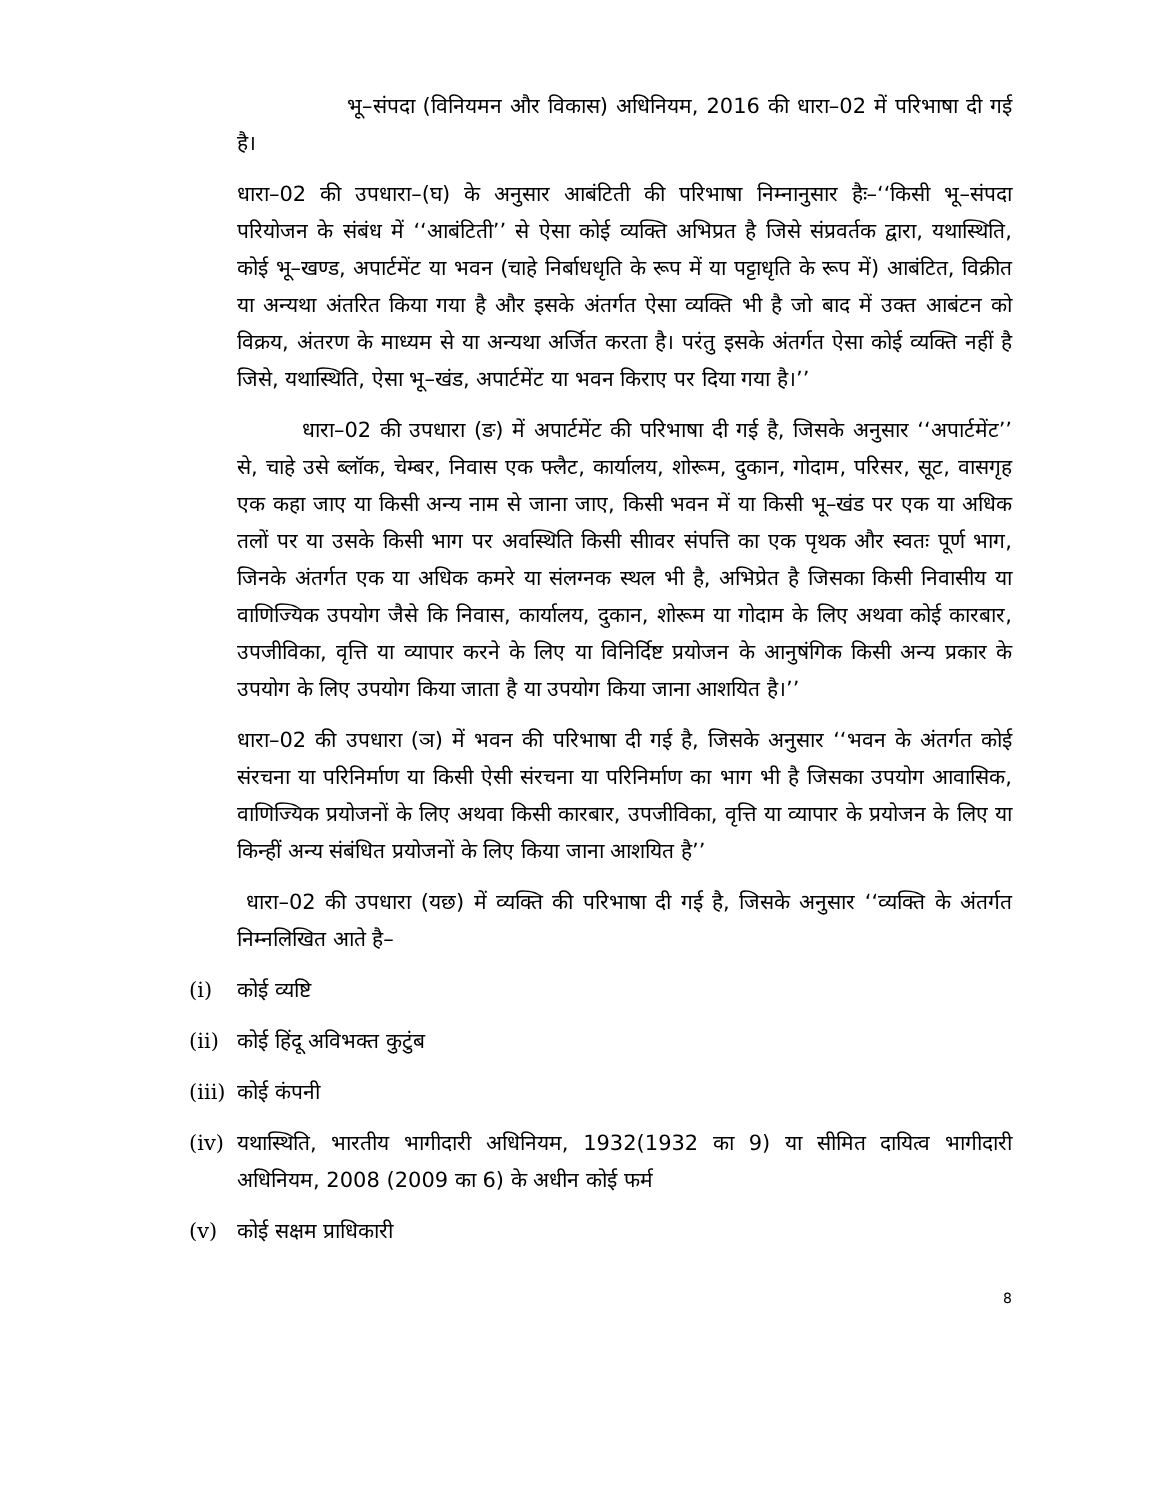भू–संपदा (विनियमन और विकास) अधिनियम, 2016 की धारा–02 में परिभाषा दी गई है।
धारा–02 की उपधारा–(घ) के अनुसार आबंटिती की परिभाषा निम्नानुसार हैः–‘‘किसी भू–संपदा परियोजन के संबंध में ‘‘आबंटिती’’ से ऐसा कोई व्यक्ति अभिप्रत है जिसे संप्रवर्तक द्वारा, यथास्थिति, कोई भू–खण्ड, अपार्टमेंट या भवन (चाहे निर्बाधधृति के रूप में या पट्टाधृति के रूप में) आबंटित, विक्रीत या अन्यथा अंतरित किया गया है और इसके अंतर्गत ऐसा व्यक्ति भी है जो बाद में उक्त आबंटन को विक्रय, अंतरण के माध्यम से या अन्यथा अर्जित करता है। परंतु इसके अंतर्गत ऐसा कोई व्यक्ति नहीं है जिसे, यथास्थिति, ऐसा भू–खंड, अपार्टमेंट या भवन किराए पर दिया गया है।’’
धारा–02 की उपधारा (ङ) में अपार्टमेंट की परिभाषा दी गई है, जिसके अनुसार ‘‘अपार्टमेंट’’ से, चाहे उसे ब्लॉक, चेम्बर, निवास एक फ्लैट, कार्यालय, शोरूम, दुकान, गोदाम, परिसर, सूट, वासगृह एक कहा जाए या किसी अन्य नाम से जाना जाए, किसी भवन में या किसी भू–खंड पर एक या अधिक तलों पर या उसके किसी भाग पर अवस्थिति किसी सीावर संपत्ति का एक पृथक और स्वतः पूर्ण भाग, जिनके अंतर्गत एक या अधिक कमरे या संलग्नक स्थल भी है, अभिप्रेत है जिसका किसी निवासीय या वाणिज्यिक उपयोग जैसे कि निवास, कार्यालय, दुकान, शोरूम या गोदाम के लिए अथवा कोई कारबार, उपजीविका, वृत्ति या व्यापार करने के लिए या विनिर्दिष्ट प्रयोजन के आनुषंगिक किसी अन्य प्रकार के उपयोग के लिए उपयोग किया जाता है या उपयोग किया जाना आशयित है।’’
धारा–02 की उपधारा (ञ) में भवन की परिभाषा दी गई है, जिसके अनुसार ‘‘भवन के अंतर्गत कोई संरचना या परिनिर्माण या किसी ऐसी संरचना या परिनिर्माण का भाग भी है जिसका उपयोग आवासिक, वाणिज्यिक प्रयोजनों के लिए अथवा किसी कारबार, उपजीविका, वृत्ति या व्यापार के प्रयोजन के लिए या किन्हीं अन्य संबंधित प्रयोजनों के लिए किया जाना आशयित है’’
धारा–02 की उपधारा (यछ) में व्यक्ति की परिभाषा दी गई है, जिसके अनुसार ‘‘व्यक्ति के अंतर्गत निम्नलिखित आते है–
(i) कोई व्यष्टि
(ii) कोई हिंदू अविभक्त कुटुंब
(iii) कोई कंपनी
(iv) यथास्थिति, भारतीय भागीदारी अधिनियम, 1932(1932 का 9) या सीमित दायित्व भागीदारी अधिनियम, 2008 (2009 का 6) के अधीन कोई फर्म
(v) कोई सक्षम प्राधिकारी
8